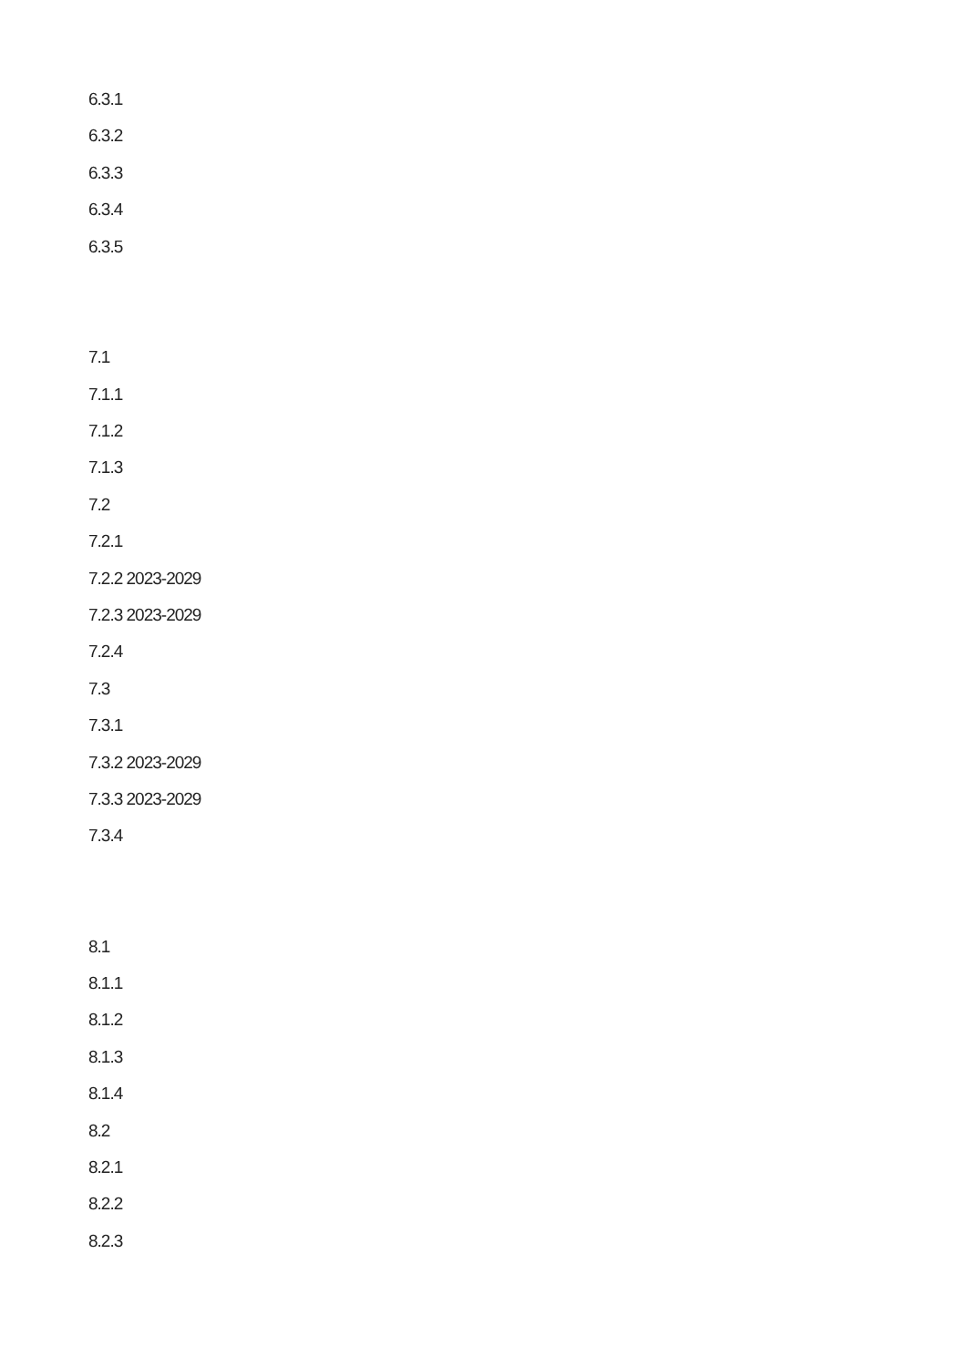6.3.1
6.3.2
6.3.3
6.3.4
6.3.5
7.1
7.1.1
7.1.2
7.1.3
7.2
7.2.1
7.2.2 2023-2029
7.2.3 2023-2029
7.2.4
7.3
7.3.1
7.3.2 2023-2029
7.3.3 2023-2029
7.3.4
8.1
8.1.1
8.1.2
8.1.3
8.1.4
8.2
8.2.1
8.2.2
8.2.3